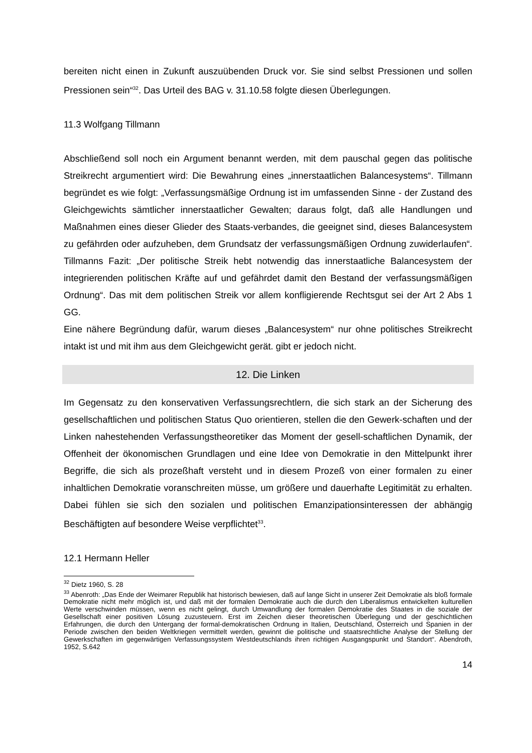bereiten nicht einen in Zukunft auszuübenden Druck vor. Sie sind selbst Pressionen und sollen Pressionen sein“<sup>32</sup>. Das Urteil des BAG v. 31.10.58 folgte diesen Überlegungen.
11.3 Wolfgang Tillmann
Abschließend soll noch ein Argument benannt werden, mit dem pauschal gegen das politische Streikrecht argumentiert wird: Die Bewahrung eines „innerstaatlichen Balancesystems“. Tillmann begründet es wie folgt: „Verfassungsmäßige Ordnung ist im umfassenden Sinne - der Zustand des Gleichgewichts sämtlicher innerstaatlicher Gewalten; daraus folgt, daß alle Handlungen und Maßnahmen eines dieser Glieder des Staats-verbandes, die geeignet sind, dieses Balancesystem zu gefährden oder aufzuheben, dem Grundsatz der verfassungsmäßigen Ordnung zuwiderlaufen“. Tillmanns Fazit: „Der politische Streik hebt notwendig das innerstaatliche Balancesystem der integrierenden politischen Kräfte auf und gefährdet damit den Bestand der verfassungsmäßigen Ordnung“. Das mit dem politischen Streik vor allem konfligierende Rechtsgut sei der Art 2 Abs 1 GG.
Eine nähere Begründung dafür, warum dieses „Balancesystem“ nur ohne politisches Streikrecht intakt ist und mit ihm aus dem Gleichgewicht gerät. gibt er jedoch nicht.
12. Die Linken
Im Gegensatz zu den konservativen Verfassungsrechtlern, die sich stark an der Sicherung des gesellschaftlichen und politischen Status Quo orientieren, stellen die den Gewerk-schaften und der Linken nahestehenden Verfassungstheoretiker das Moment der gesell-schaftlichen Dynamik, der Offenheit der ökonomischen Grundlagen und eine Idee von Demokratie in den Mittelpunkt ihrer Begriffe, die sich als prozeßhaft versteht und in diesem Prozeß von einer formalen zu einer inhaltlichen Demokratie voranschreiten müsse, um größere und dauerhafte Legitimität zu erhalten. Dabei fühlen sie sich den sozialen und politischen Emanzipationsinteressen der abhängig Beschäftigten auf besondere Weise verpflichtet<sup>33</sup>.
12.1 Hermann Heller
<sup>32</sup> Dietz 1960, S. 28
<sup>33</sup> Abenroth: „Das Ende der Weimarer Republik hat historisch bewiesen, daß auf lange Sicht in unserer Zeit Demokratie als bloß formale Demokratie nicht mehr möglich ist, und daß mit der formalen Demokratie auch die durch den Liberalismus entwickelten kulturellen Werte verschwinden müssen, wenn es nicht gelingt, durch Umwandlung der formalen Demokratie des Staates in die soziale der Gesellschaft einer positiven Lösung zuzusteuern. Erst im Zeichen dieser theoretischen Überlegung und der geschichtlichen Erfahrungen, die durch den Untergang der formal-demokratischen Ordnung in Italien, Deutschland, Österreich und Spanien in der Periode zwischen den beiden Weltkriegen vermittelt werden, gewinnt die politische und staatsrechtliche Analyse der Stellung der Gewerkschaften im gegenwärtigen Verfassungssystem Westdeutschlands ihren richtigen Ausgangspunkt und Standort“. Abendroth, 1952, S.642
14